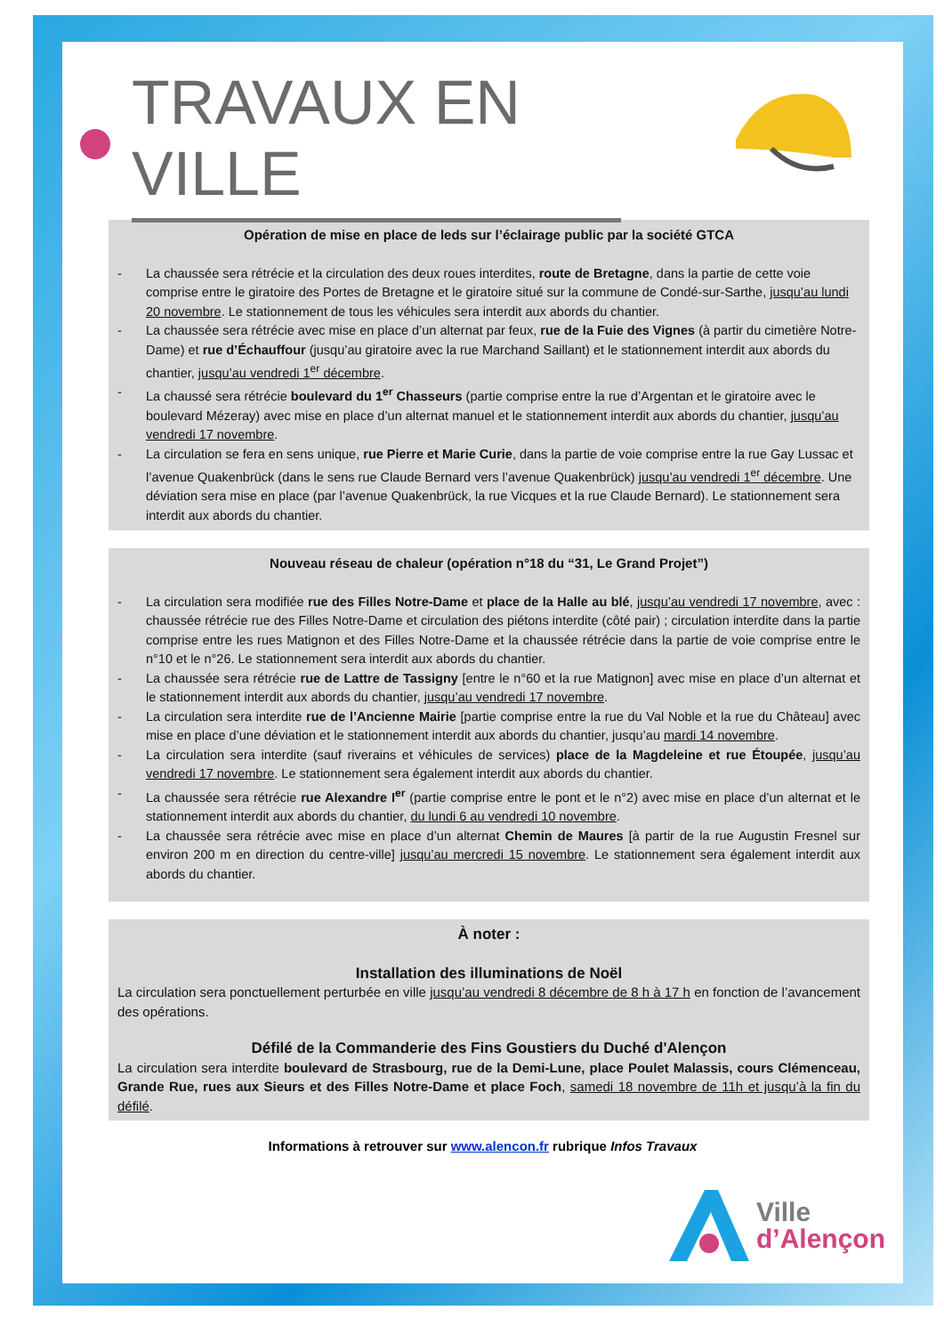TRAVAUX EN VILLE
Opération de mise en place de leds sur l’éclairage public par la société GTCA
- La chaussée sera rétrécie et la circulation des deux roues interdites, route de Bretagne, dans la partie de cette voie comprise entre le giratoire des Portes de Bretagne et le giratoire situé sur la commune de Condé-sur-Sarthe, jusqu’au lundi 20 novembre. Le stationnement de tous les véhicules sera interdit aux abords du chantier.
- La chaussée sera rétrécie avec mise en place d’un alternat par feux, rue de la Fuie des Vignes (à partir du cimetière Notre-Dame) et rue d’Échauffour (jusqu’au giratoire avec la rue Marchand Saillant) et le stationnement interdit aux abords du chantier, jusqu’au vendredi 1<sup>er</sup> décembre.
- La chaussé sera rétrécie boulevard du 1<sup>er</sup> Chasseurs (partie comprise entre la rue d’Argentan et le giratoire avec le boulevard Mézeray) avec mise en place d’un alternat manuel et le stationnement interdit aux abords du chantier, jusqu’au vendredi 17 novembre.
- La circulation se fera en sens unique, rue Pierre et Marie Curie, dans la partie de voie comprise entre la rue Gay Lussac et l’avenue Quakenbrück (dans le sens rue Claude Bernard vers l’avenue Quakenbrück) jusqu’au vendredi 1<sup>er</sup> décembre. Une déviation sera mise en place (par l’avenue Quakenbrück, la rue Vicques et la rue Claude Bernard). Le stationnement sera interdit aux abords du chantier.
Nouveau réseau de chaleur (opération n°18 du “31, Le Grand Projet”)
- La circulation sera modifiée rue des Filles Notre-Dame et place de la Halle au blé, jusqu’au vendredi 17 novembre, avec : chaussée rétrécie rue des Filles Notre-Dame et circulation des piétons interdite (côté pair) ; circulation interdite dans la partie comprise entre les rues Matignon et des Filles Notre-Dame et la chaussée rétrécie dans la partie de voie comprise entre le n°10 et le n°26. Le stationnement sera interdit aux abords du chantier.
- La chaussée sera rétrécie rue de Lattre de Tassigny [entre le n°60 et la rue Matignon] avec mise en place d’un alternat et le stationnement interdit aux abords du chantier, jusqu’au vendredi 17 novembre.
- La circulation sera interdite rue de l’Ancienne Mairie [partie comprise entre la rue du Val Noble et la rue du Château] avec mise en place d’une déviation et le stationnement interdit aux abords du chantier, jusqu’au mardi 14 novembre.
- La circulation sera interdite (sauf riverains et véhicules de services) place de la Magdeleine et rue Étoupée, jusqu’au vendredi 17 novembre. Le stationnement sera également interdit aux abords du chantier.
- La chaussée sera rétrécie rue Alexandre I<sup>er</sup> (partie comprise entre le pont et le n°2) avec mise en place d’un alternat et le stationnement interdit aux abords du chantier, du lundi 6 au vendredi 10 novembre.
- La chaussée sera rétrécie avec mise en place d’un alternat Chemin de Maures [à partir de la rue Augustin Fresnel sur environ 200 m en direction du centre-ville] jusqu’au mercredi 15 novembre. Le stationnement sera également interdit aux abords du chantier.
À noter :
Installation des illuminations de Noël
La circulation sera ponctuellement perturbée en ville jusqu’au vendredi 8 décembre de 8 h à 17 h en fonction de l’avancement des opérations.
Défilé de la Commanderie des Fins Goustiers du Duché d'Alençon
La circulation sera interdite boulevard de Strasbourg, rue de la Demi-Lune, place Poulet Malassis, cours Clémenceau, Grande Rue, rues aux Sieurs et des Filles Notre-Dame et place Foch, samedi 18 novembre de 11h et jusqu’à la fin du défilé.
Informations à retrouver sur www.alencon.fr rubrique Infos Travaux
Ville
d’Alençon